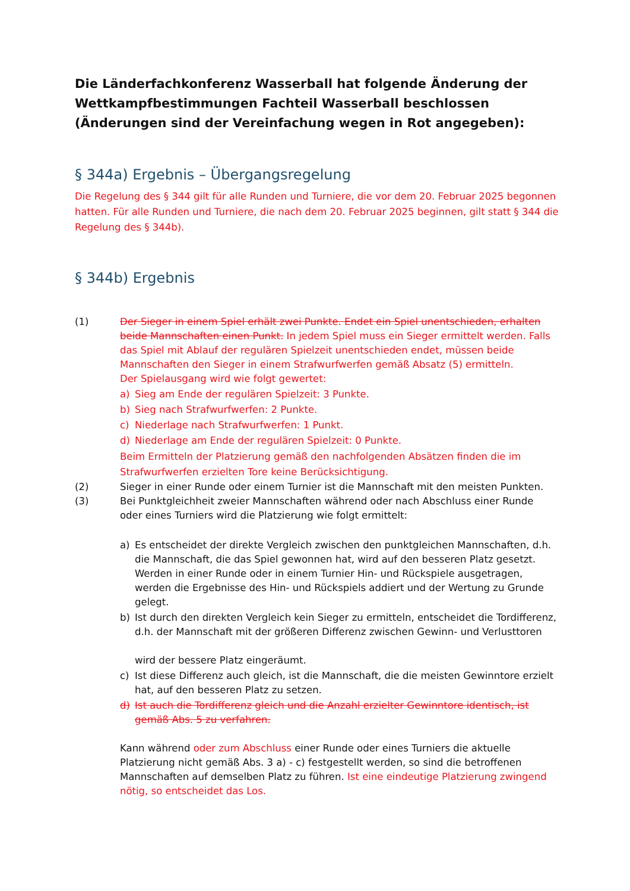Die Länderfachkonferenz Wasserball hat folgende Änderung der Wettkampfbestimmungen Fachteil Wasserball beschlossen (Änderungen sind der Vereinfachung wegen in Rot angegeben):
§ 344a) Ergebnis – Übergangsregelung
Die Regelung des § 344 gilt für alle Runden und Turniere, die vor dem 20. Februar 2025 begonnen hatten. Für alle Runden und Turniere, die nach dem 20. Februar 2025 beginnen, gilt statt § 344 die Regelung des § 344b).
§ 344b) Ergebnis
(1) Der Sieger in einem Spiel erhält zwei Punkte. Endet ein Spiel unentschieden, erhalten beide Mannschaften einen Punkt. In jedem Spiel muss ein Sieger ermittelt werden. Falls das Spiel mit Ablauf der regulären Spielzeit unentschieden endet, müssen beide Mannschaften den Sieger in einem Strafwurfwerfen gemäß Absatz (5) ermitteln.
Der Spielausgang wird wie folgt gewertet:
a) Sieg am Ende der regulären Spielzeit: 3 Punkte.
b) Sieg nach Strafwurfwerfen: 2 Punkte.
c) Niederlage nach Strafwurfwerfen: 1 Punkt.
d) Niederlage am Ende der regulären Spielzeit: 0 Punkte.
Beim Ermitteln der Platzierung gemäß den nachfolgenden Absätzen finden die im Strafwurfwerfen erzielten Tore keine Berücksichtigung.
(2) Sieger in einer Runde oder einem Turnier ist die Mannschaft mit den meisten Punkten.
(3) Bei Punktgleichheit zweier Mannschaften während oder nach Abschluss einer Runde oder eines Turniers wird die Platzierung wie folgt ermittelt:
a) Es entscheidet der direkte Vergleich zwischen den punktgleichen Mannschaften, d.h. die Mannschaft, die das Spiel gewonnen hat, wird auf den besseren Platz gesetzt. Werden in einer Runde oder in einem Turnier Hin- und Rückspiele ausgetragen, werden die Ergebnisse des Hin- und Rückspiels addiert und der Wertung zu Grunde gelegt.
b) Ist durch den direkten Vergleich kein Sieger zu ermitteln, entscheidet die Tordifferenz,
d.h. der Mannschaft mit der größeren Differenz zwischen Gewinn- und Verlusttoren
wird der bessere Platz eingeräumt.
c) Ist diese Differenz auch gleich, ist die Mannschaft, die die meisten Gewinntore erzielt hat, auf den besseren Platz zu setzen.
d) Ist auch die Tordifferenz gleich und die Anzahl erzielter Gewinntore identisch, ist gemäß Abs. 5 zu verfahren.
Kann während oder zum Abschluss einer Runde oder eines Turniers die aktuelle Platzierung nicht gemäß Abs. 3 a) - c) festgestellt werden, so sind die betroffenen Mannschaften auf demselben Platz zu führen. Ist eine eindeutige Platzierung zwingend nötig, so entscheidet das Los.